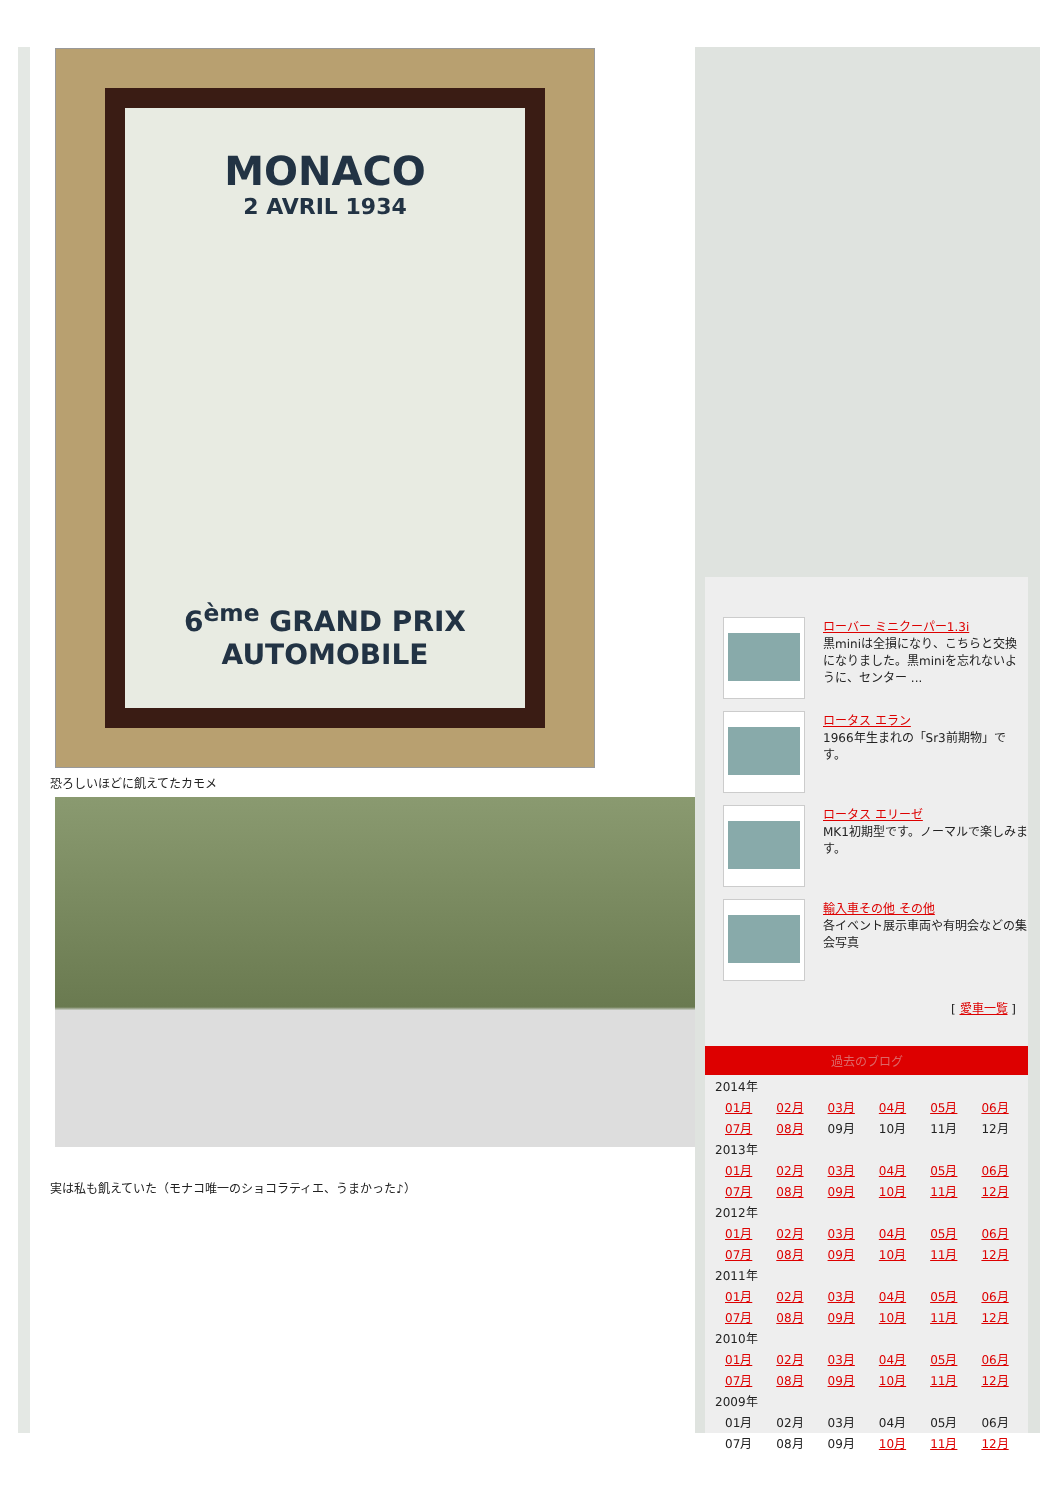MONACO
2 AVRIL 1934
6<sup>ème</sup> GRAND PRIX
AUTOMOBILE
恐ろしいほどに飢えてたカモメ
実は私も飢えていた（モナコ唯一のショコラティエ、うまかった♪）
ローバー ミニクーパー1.3i
黒miniは全損になり、こちらと交換になりました。黒miniを忘れないように、センター ...
ロータス エラン
1966年生まれの「Sr3前期物」です。
ロータス エリーゼ
MK1初期型です。ノーマルで楽しみます。
輸入車その他 その他
各イベント展示車両や有明会などの集会写真
[ 愛車一覧 ]
過去のブログ
| 2014年 | | | | | |
| 01月 | 02月 | 03月 | 04月 | 05月 | 06月 |
| 07月 | 08月 | 09月 | 10月 | 11月 | 12月 |
| 2013年 | | | | | |
| 01月 | 02月 | 03月 | 04月 | 05月 | 06月 |
| 07月 | 08月 | 09月 | 10月 | 11月 | 12月 |
| 2012年 | | | | | |
| 01月 | 02月 | 03月 | 04月 | 05月 | 06月 |
| 07月 | 08月 | 09月 | 10月 | 11月 | 12月 |
| 2011年 | | | | | |
| 01月 | 02月 | 03月 | 04月 | 05月 | 06月 |
| 07月 | 08月 | 09月 | 10月 | 11月 | 12月 |
| 2010年 | | | | | |
| 01月 | 02月 | 03月 | 04月 | 05月 | 06月 |
| 07月 | 08月 | 09月 | 10月 | 11月 | 12月 |
| 2009年 | | | | | |
| 01月 | 02月 | 03月 | 04月 | 05月 | 06月 |
| 07月 | 08月 | 09月 | 10月 | 11月 | 12月 |